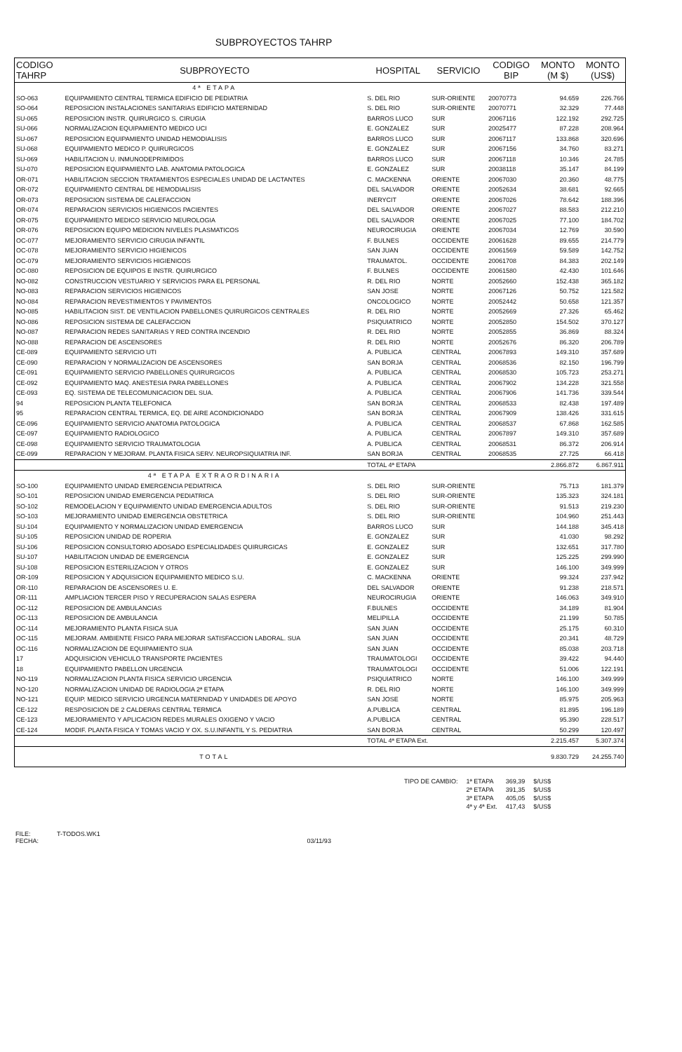SUBPROYECTOS TAHRP
| CODIGO TAHRP | SUBPROYECTO | HOSPITAL | SERVICIO | CODIGO BIP | MONTO (M $) | MONTO (US$) |
| --- | --- | --- | --- | --- | --- | --- |
| | 4ª ETAPA | | | | | |
| SO-063 | EQUIPAMIENTO CENTRAL TERMICA EDIFICIO DE PEDIATRIA | S. DEL RIO | SUR-ORIENTE | 20070773 | 94.659 | 226.766 |
| SO-064 | REPOSICION INSTALACIONES SANITARIAS EDIFICIO MATERNIDAD | S. DEL RIO | SUR-ORIENTE | 20070771 | 32.329 | 77.448 |
| SU-065 | REPOSICION INSTR. QUIRURGICO S. CIRUGIA | BARROS LUCO | SUR | 20067116 | 122.192 | 292.725 |
| SU-066 | NORMALIZACION EQUIPAMIENTO MEDICO UCI | E. GONZALEZ | SUR | 20025477 | 87.228 | 208.964 |
| SU-067 | REPOSICION EQUIPAMIENTO UNIDAD HEMODIALISIS | BARROS LUCO | SUR | 20067117 | 133.868 | 320.696 |
| SU-068 | EQUIPAMIENTO MEDICO P. QUIRURGICOS | E. GONZALEZ | SUR | 20067156 | 34.760 | 83.271 |
| SU-069 | HABILITACION U. INMUNODEPRIMIDOS | BARROS LUCO | SUR | 20067118 | 10.346 | 24.785 |
| SU-070 | REPOSICION EQUIPAMIENTO LAB. ANATOMIA PATOLOGICA | E. GONZALEZ | SUR | 20038118 | 35.147 | 84.199 |
| OR-071 | HABILITACION SECCION TRATAMIENTOS ESPECIALES UNIDAD DE LACTANTES | C. MACKENNA | ORIENTE | 20067030 | 20.360 | 48.775 |
| OR-072 | EQUIPAMIENTO CENTRAL DE HEMODIALISIS | DEL SALVADOR | ORIENTE | 20052634 | 38.681 | 92.665 |
| OR-073 | REPOSICION SISTEMA DE CALEFACCION | INERYCIT | ORIENTE | 20067026 | 78.642 | 188.396 |
| OR-074 | REPARACION SERVICIOS HIGIENICOS PACIENTES | DEL SALVADOR | ORIENTE | 20067027 | 88.583 | 212.210 |
| OR-075 | EQUIPAMIENTO MEDICO SERVICIO NEUROLOGIA | DEL SALVADOR | ORIENTE | 20067025 | 77.100 | 184.702 |
| OR-076 | REPOSICION EQUIPO MEDICION NIVELES PLASMATICOS | NEUROCIRUGIA | ORIENTE | 20067034 | 12.769 | 30.590 |
| OC-077 | MEJORAMIENTO SERVICIO CIRUGIA INFANTIL | F. BULNES | OCCIDENTE | 20061628 | 89.655 | 214.779 |
| OC-078 | MEJORAMIENTO SERVICIO HIGIENICOS | SAN JUAN | OCCIDENTE | 20061569 | 59.589 | 142.752 |
| OC-079 | MEJORAMIENTO SERVICIOS HIGIENICOS | TRAUMATOL. | OCCIDENTE | 20061708 | 84.383 | 202.149 |
| OC-080 | REPOSICION DE EQUIPOS E INSTR. QUIRURGICO | F. BULNES | OCCIDENTE | 20061580 | 42.430 | 101.646 |
| NO-082 | CONSTRUCCION VESTUARIO Y SERVICIOS PARA EL PERSONAL | R. DEL RIO | NORTE | 20052660 | 152.438 | 365.182 |
| NO-083 | REPARACION SERVICIOS HIGIENICOS | SAN JOSE | NORTE | 20067126 | 50.752 | 121.582 |
| NO-084 | REPARACION REVESTIMIENTOS Y PAVIMENTOS | ONCOLOGICO | NORTE | 20052442 | 50.658 | 121.357 |
| NO-085 | HABILITACION SIST. DE VENTILACION PABELLONES QUIRURGICOS CENTRALES | R. DEL RIO | NORTE | 20052669 | 27.326 | 65.462 |
| NO-086 | REPOSICION SISTEMA DE CALEFACCION | PSIQUIATRICO | NORTE | 20052850 | 154.502 | 370.127 |
| NO-087 | REPARACION REDES SANITARIAS Y RED CONTRA INCENDIO | R. DEL RIO | NORTE | 20052855 | 36.869 | 88.324 |
| NO-088 | REPARACION DE ASCENSORES | R. DEL RIO | NORTE | 20052676 | 86.320 | 206.789 |
| CE-089 | EQUIPAMIENTO SERVICIO UTI | A. PUBLICA | CENTRAL | 20067893 | 149.310 | 357.689 |
| CE-090 | REPARACION Y NORMALIZACION DE ASCENSORES | SAN BORJA | CENTRAL | 20068536 | 82.150 | 196.799 |
| CE-091 | EQUIPAMIENTO SERVICIO PABELLONES QUIRURGICOS | A. PUBLICA | CENTRAL | 20068530 | 105.723 | 253.271 |
| CE-092 | EQUIPAMIENTO MAQ. ANESTESIA PARA PABELLONES | A. PUBLICA | CENTRAL | 20067902 | 134.228 | 321.558 |
| CE-093 | EQ. SISTEMA DE TELECOMUNICACION DEL SUA. | A. PUBLICA | CENTRAL | 20067906 | 141.736 | 339.544 |
| 94 | REPOSICION PLANTA TELEFONICA | SAN BORJA | CENTRAL | 20068533 | 82.438 | 197.489 |
| 95 | REPARACION CENTRAL TERMICA, EQ. DE AIRE ACONDICIONADO | SAN BORJA | CENTRAL | 20067909 | 138.426 | 331.615 |
| CE-096 | EQUIPAMIENTO SERVICIO ANATOMIA PATOLOGICA | A. PUBLICA | CENTRAL | 20068537 | 67.868 | 162.585 |
| CE-097 | EQUIPAMIENTO RADIOLOGICO | A. PUBLICA | CENTRAL | 20067897 | 149.310 | 357.689 |
| CE-098 | EQUIPAMIENTO SERVICIO TRAUMATOLOGIA | A. PUBLICA | CENTRAL | 20068531 | 86.372 | 206.914 |
| CE-099 | REPARACION Y MEJORAM. PLANTA FISICA SERV. NEUROPSIQUIATRIA INF. | SAN BORJA | CENTRAL | 20068535 | 27.725 | 66.418 |
| | | TOTAL 4ª ETAPA | | | 2.866.872 | 6.867.911 |
| | 4ª ETAPA EXTRAORDINARIA | | | | | |
| SO-100 | EQUIPAMIENTO UNIDAD EMERGENCIA PEDIATRICA | S. DEL RIO | SUR-ORIENTE | | 75.713 | 181.379 |
| SO-101 | REPOSICION UNIDAD EMERGENCIA PEDIATRICA | S. DEL RIO | SUR-ORIENTE | | 135.323 | 324.181 |
| SO-102 | REMODELACION Y EQUIPAMIENTO UNIDAD EMERGENCIA ADULTOS | S. DEL RIO | SUR-ORIENTE | | 91.513 | 219.230 |
| SO-103 | MEJORAMIENTO UNIDAD EMERGENCIA OBSTETRICA | S. DEL RIO | SUR-ORIENTE | | 104.960 | 251.443 |
| SU-104 | EQUIPAMIENTO Y NORMALIZACION UNIDAD EMERGENCIA | BARROS LUCO | SUR | | 144.188 | 345.418 |
| SU-105 | REPOSICION UNIDAD DE ROPERIA | E. GONZALEZ | SUR | | 41.030 | 98.292 |
| SU-106 | REPOSICION CONSULTORIO ADOSADO ESPECIALIDADES QUIRURGICAS | E. GONZALEZ | SUR | | 132.651 | 317.780 |
| SU-107 | HABILITACION UNIDAD DE EMERGENCIA | E. GONZALEZ | SUR | | 125.225 | 299.990 |
| SU-108 | REPOSICION ESTERILIZACION Y OTROS | E. GONZALEZ | SUR | | 146.100 | 349.999 |
| OR-109 | REPOSICION Y ADQUISICION EQUIPAMIENTO MEDICO S.U. | C. MACKENNA | ORIENTE | | 99.324 | 237.942 |
| OR-110 | REPARACION DE ASCENSORES U. E. | DEL SALVADOR | ORIENTE | | 91.238 | 218.571 |
| OR-111 | AMPLIACION TERCER PISO Y RECUPERACION SALAS ESPERA | NEUROCIRUGIA | ORIENTE | | 146.063 | 349.910 |
| OC-112 | REPOSICION DE AMBULANCIAS | F.BULNES | OCCIDENTE | | 34.189 | 81.904 |
| OC-113 | REPOSICION DE AMBULANCIA | MELIPILLA | OCCIDENTE | | 21.199 | 50.785 |
| OC-114 | MEJORAMIENTO PLANTA FISICA SUA | SAN JUAN | OCCIDENTE | | 25.175 | 60.310 |
| OC-115 | MEJORAM. AMBIENTE FISICO PARA MEJORAR SATISFACCION LABORAL. SUA | SAN JUAN | OCCIDENTE | | 20.341 | 48.729 |
| OC-116 | NORMALIZACION DE EQUIPAMIENTO SUA | SAN JUAN | OCCIDENTE | | 85.038 | 203.718 |
| 17 | ADQUISICION VEHICULO TRANSPORTE PACIENTES | TRAUMATOLOGI | OCCIDENTE | | 39.422 | 94.440 |
| 18 | EQUIPAMIENTO PABELLON URGENCIA | TRAUMATOLOGI | OCCIDENTE | | 51.006 | 122.191 |
| NO-119 | NORMALIZACION PLANTA FISICA SERVICIO URGENCIA | PSIQUIATRICO | NORTE | | 146.100 | 349.999 |
| NO-120 | NORMALIZACION UNIDAD DE RADIOLOGIA 2ª ETAPA | R. DEL RIO | NORTE | | 146.100 | 349.999 |
| NO-121 | EQUIP. MEDICO SERVICIO URGENCIA MATERNIDAD Y UNIDADES DE APOYO | SAN JOSE | NORTE | | 85.975 | 205.963 |
| CE-122 | RESPOSICION DE 2 CALDERAS CENTRAL TERMICA | A.PUBLICA | CENTRAL | | 81.895 | 196.189 |
| CE-123 | MEJORAMIENTO Y APLICACION REDES MURALES OXIGENO Y VACIO | A.PUBLICA | CENTRAL | | 95.390 | 228.517 |
| CE-124 | MODIF. PLANTA FISICA Y TOMAS VACIO Y OX. S.U.INFANTIL Y S. PEDIATRIA | SAN BORJA | CENTRAL | | 50.299 | 120.497 |
| | | TOTAL 4ª ETAPA Ext. | | | 2.215.457 | 5.307.374 |
| | TOTAL | | | | 9.830.729 | 24.255.740 |
| TIPO DE CAMBIO: | 1ª ETAPA | 369,39 | $/US$ |
| | 2ª ETAPA | 391,35 | $/US$ |
| | 3ª ETAPA | 405,05 | $/US$ |
| | 4ª y 4ª Ext. | 417,43 | $/US$ |
FILE: T-TODOS.WK1
FECHA: 03/11/93